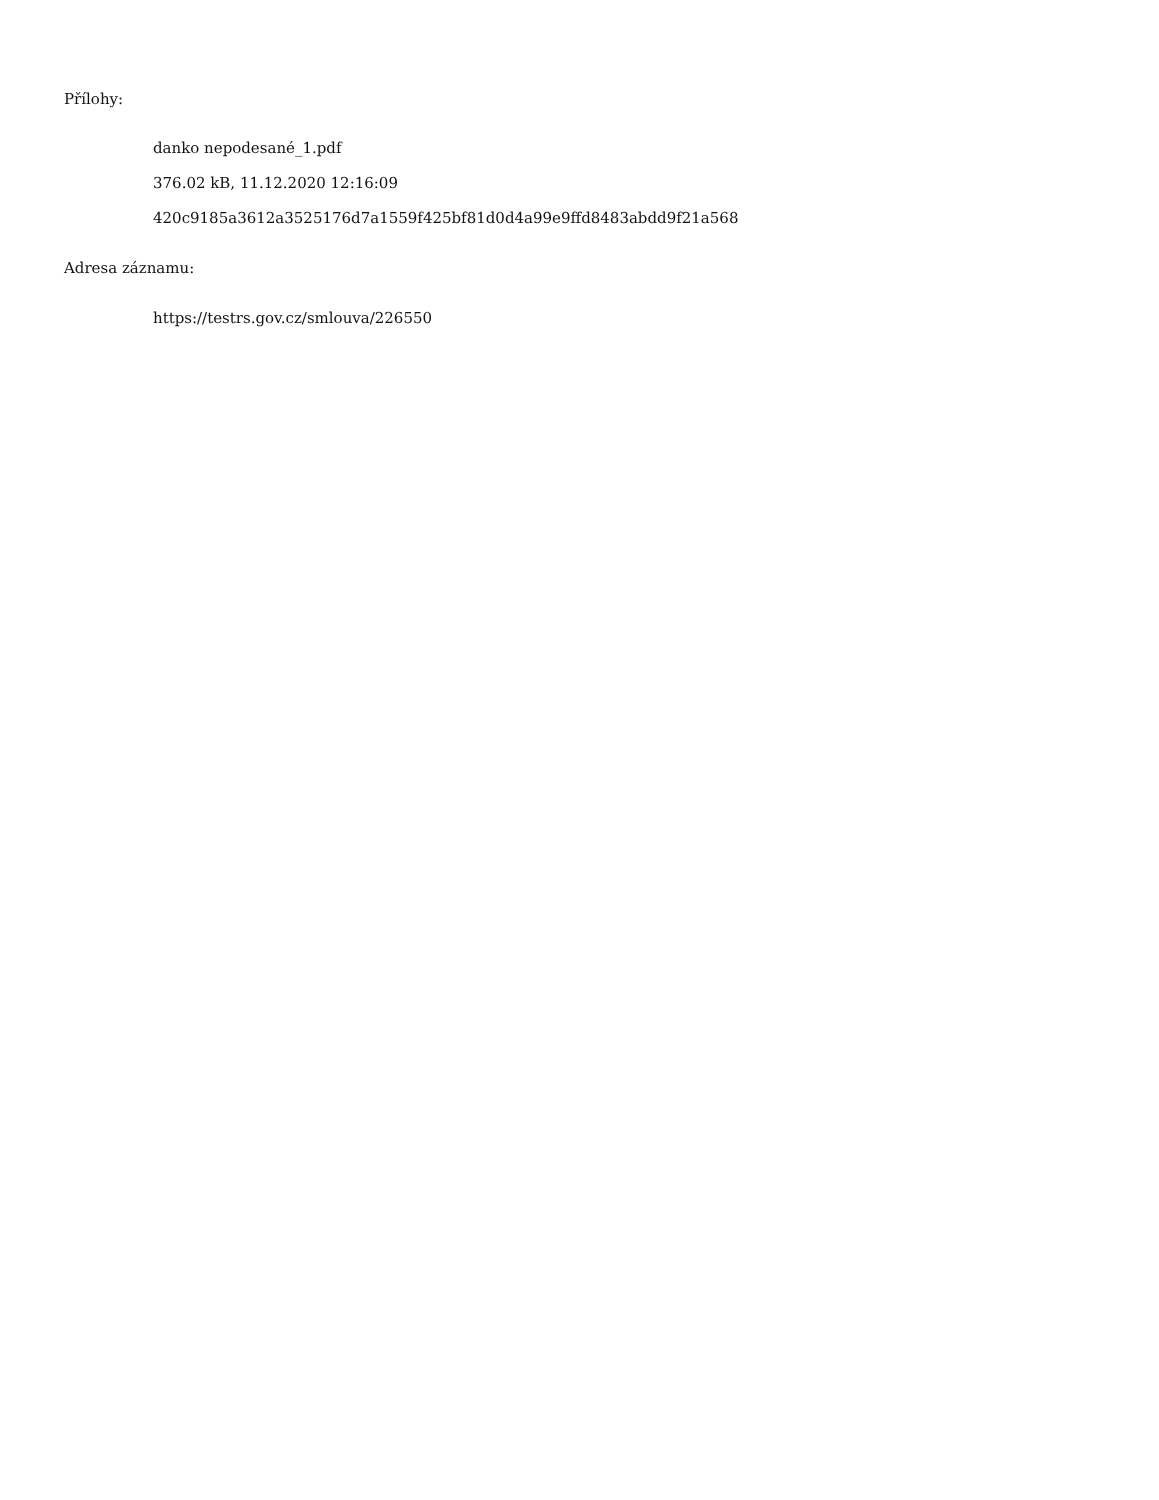Přílohy:
danko nepodesané_1.pdf
376.02 kB, 11.12.2020 12:16:09
420c9185a3612a3525176d7a1559f425bf81d0d4a99e9ffd8483abdd9f21a568
Adresa záznamu:
https://testrs.gov.cz/smlouva/226550